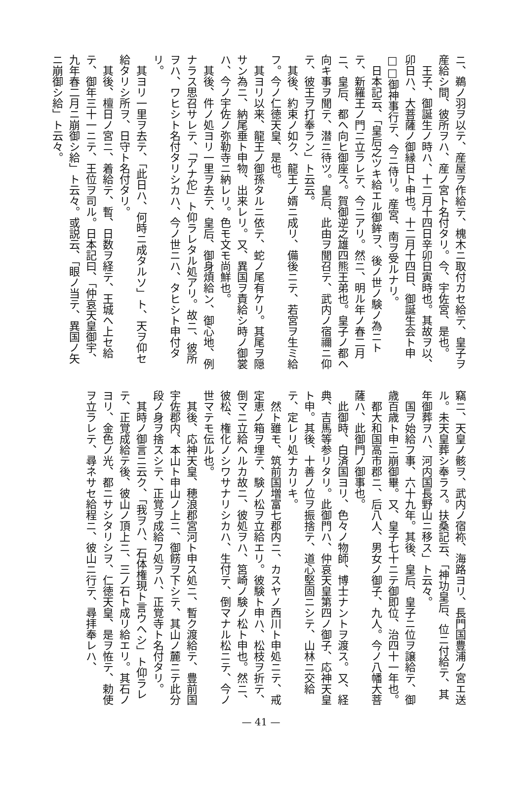ニ、鵜ノ羽ヲ以テ、産屋ヲ作給テ、槐木ニ取付カセ給テ、皇子ヲ産給シ間、彼所ヲハ、産ノ宮ト名付タリ。今、宇佐宮、是也。
　王子、御誕生ノ時ハ、十二月十四日辛卯日寅時也。其故ヲ以、卯日ハ、大菩薩ノ御縁日ト申也。十二月十四日、御誕生会ト申□□御神事行テ、今ニ侍リ。産宮、南ヲ受ルナリ。
　日本記云、「皇后之ツキ給エル御鉾ヲ、後ノ世ノ験ノ為ニトテ、新羅王ノ門ニ立ラレテ、今ニアリ。然ニ、明ル年ノ春二月ニ、皇后、都ヘ向ヒ御座ス。賀御逆之雄四熊王弟也。皇子ノ都ヘ向キ事ヲ聞テ、潜ニ待ツ。皇后、此由ヲ聞召テ、武内ノ宿禰ニ仰テ、彼王ヲ打奉ラン」ト云云。
　其後、約束ノ如ク、龍王ノ婿ニ成リ、備後ニテ、若宮ヲ生ミ給フ。今ノ仁徳天皇、是也。
　其ヨリ以来、龍王ノ御孫タルニ依テ、蛇ノ尾有ケリ。其尾ヲ隠サン為ニ、納尾垂ト申物、出来レリ。又、異国ヲ責給シ時ノ御裳ハ、今ノ宇佐ノ弥勒寺ニ納レリ。色モ文モ尚鮮也。
　其後、件ノ処ヨリ一里ヲ去テ、皇后、御身煩給ン、御心地、例ナラス思召サレテ、「アナ佗」ト仰ラレタル処アリ。故ニ、彼所ヲハ、ワヒシト名付タリシカハ、今ノ世ニハ、タヒシト申付タリ。
　其ヨリ一里ヲ去テ、「此日ハ、何時ニ成タルソ」ト、天ヲ仰セ給タリシ所ヲ、日守ト名付タリ。
　其後、檀日ノ宮ニ、着給テ、暫、日数ヲ経テ、王城ヘ上セ給テ、御年三十一ニテ、王位ヲ司ル。日本記曰、「仲哀天皇御宇、九年春二月ニ崩御シ給」ト云々。或説云、「眼ノ当テ、異国ノ矢ニ崩御シ給」ト云々。
竊ニ、天皇ノ骸ヲ、武内ノ宿祢、海路ヨリ、長門国豊浦ノ宮エ送ル。未天皇葬シ奉ラス。扶桑記云、「神功皇后、位ニ付給テ、其年御葬ヲハ、河内国長野山ニ移ス」ト云々。
　国ヲ始給フ事、六十九年。其後、皇后、皇子ニ位ヲ譲給テ、御歳百歳ト申ニ崩御畢。又、皇子七十ニテ御即位、治四十一年也。
　都大和国高市郡ニ、后八人、男女ノ御子、九人。今ノ八幡大菩薩ハ、此御門ノ御事也。
　此御時、白済国ヨリ、色々ノ物師、博士ナントヲ渡ス。又、経典、吉馬等参リタリ。此御門ハ、仲哀天皇第四ノ御子、応神天皇ト申。其後、十善ノ位ヲ振捨テ、道心堅固ニシテ、山林ニ交給テ、定レリ処ナカリキ。
　然ト雖モ、筑前国増富七郡内ニ、カスヤノ西川ト申処ニテ、戒定恵ノ箱ヲ埋テ、験ノ松ヲ立給エリ。彼験ト申ハ、松枝ヲ折テ、倒マニ立給ヘルカ故ニ、彼処ヲハ、筥崎ノ験ノ松ト申也。然ニ、彼松、権化ノシワサナリシカハ、生付テ、倒マナル松ニテ、今ノ世マテモ伝ル也。
　其後、応神天皇、穂浪郡宮河ト申ス処ニ、暫ク渡給テ、豊前国宇佐郡内、本山ト申山ノ上ニ、御餝ヲ下シテ、其山ノ麓ニテ此分段ノ身ヲ捨スシテ、正覚ヲ成給フ処ヲハ、正覚寺ト名付タリ。
　其時ノ御言ニ云ク、「我ヲハ、石体権現ト言ウヘシ」ト仰ラレテ、正覚成給テ後、彼山ノ頂上ニ、三ノ石ト成リ給エリ。其石ノヨリ、金色ノ光、都ニサシタリシヲ、仁徳天皇、是ヲ恠テ、勅使ヲ立ラレテ、尋ネサセ給程ニ、彼山ニ行テ、尋拝奉レハ、
— 41 —